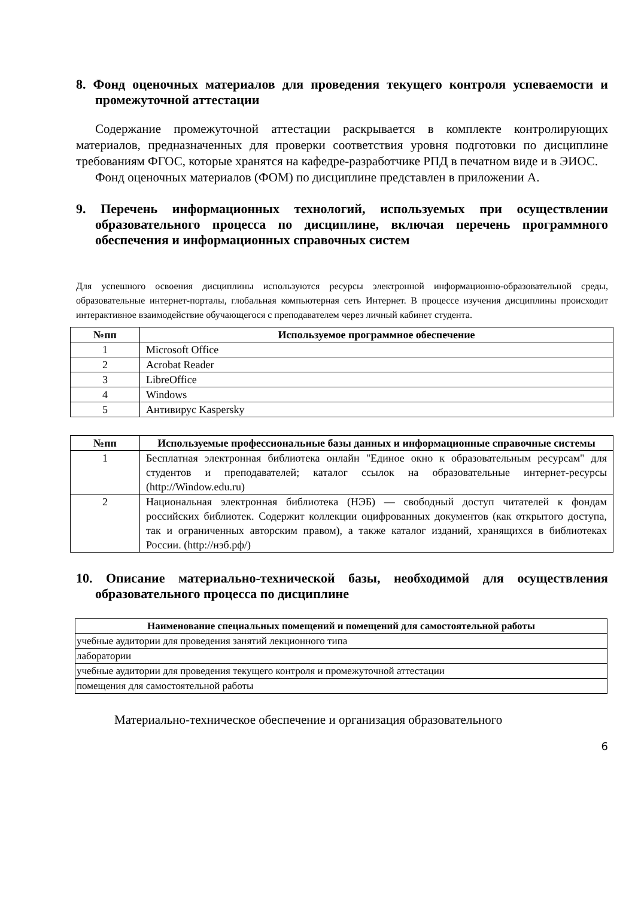8. Фонд оценочных материалов для проведения текущего контроля успеваемости и промежуточной аттестации
Содержание промежуточной аттестации раскрывается в комплекте контролирующих материалов, предназначенных для проверки соответствия уровня подготовки по дисциплине требованиям ФГОС, которые хранятся на кафедре-разработчике РПД в печатном виде и в ЭИОС.
Фонд оценочных материалов (ФОМ) по дисциплине представлен в приложении А.
9. Перечень информационных технологий, используемых при осуществлении образовательного процесса по дисциплине, включая перечень программного обеспечения и информационных справочных систем
Для успешного освоения дисциплины используются ресурсы электронной информационно-образовательной среды, образовательные интернет-порталы, глобальная компьютерная сеть Интернет. В процессе изучения дисциплины происходит интерактивное взаимодействие обучающегося с преподавателем через личный кабинет студента.
| №пп | Используемое программное обеспечение |
| --- | --- |
| 1 | Microsoft Office |
| 2 | Acrobat Reader |
| 3 | LibreOffice |
| 4 | Windows |
| 5 | Антивирус Kaspersky |
| №пп | Используемые профессиональные базы данных и информационные справочные системы |
| --- | --- |
| 1 | Бесплатная электронная библиотека онлайн "Единое окно к образовательным ресурсам" для студентов и преподавателей; каталог ссылок на образовательные интернет-ресурсы (http://Window.edu.ru) |
| 2 | Национальная электронная библиотека (НЭБ) — свободный доступ читателей к фондам российских библиотек. Содержит коллекции оцифрованных документов (как открытого доступа, так и ограниченных авторским правом), а также каталог изданий, хранящихся в библиотеках России. (http://нэб.рф/) |
10. Описание материально-технической базы, необходимой для осуществления образовательного процесса по дисциплине
| Наименование специальных помещений и помещений для самостоятельной работы |
| --- |
| учебные аудитории для проведения занятий лекционного типа |
| лаборатории |
| учебные аудитории для проведения текущего контроля и промежуточной аттестации |
| помещения для самостоятельной работы |
Материально-техническое обеспечение и организация образовательного
6